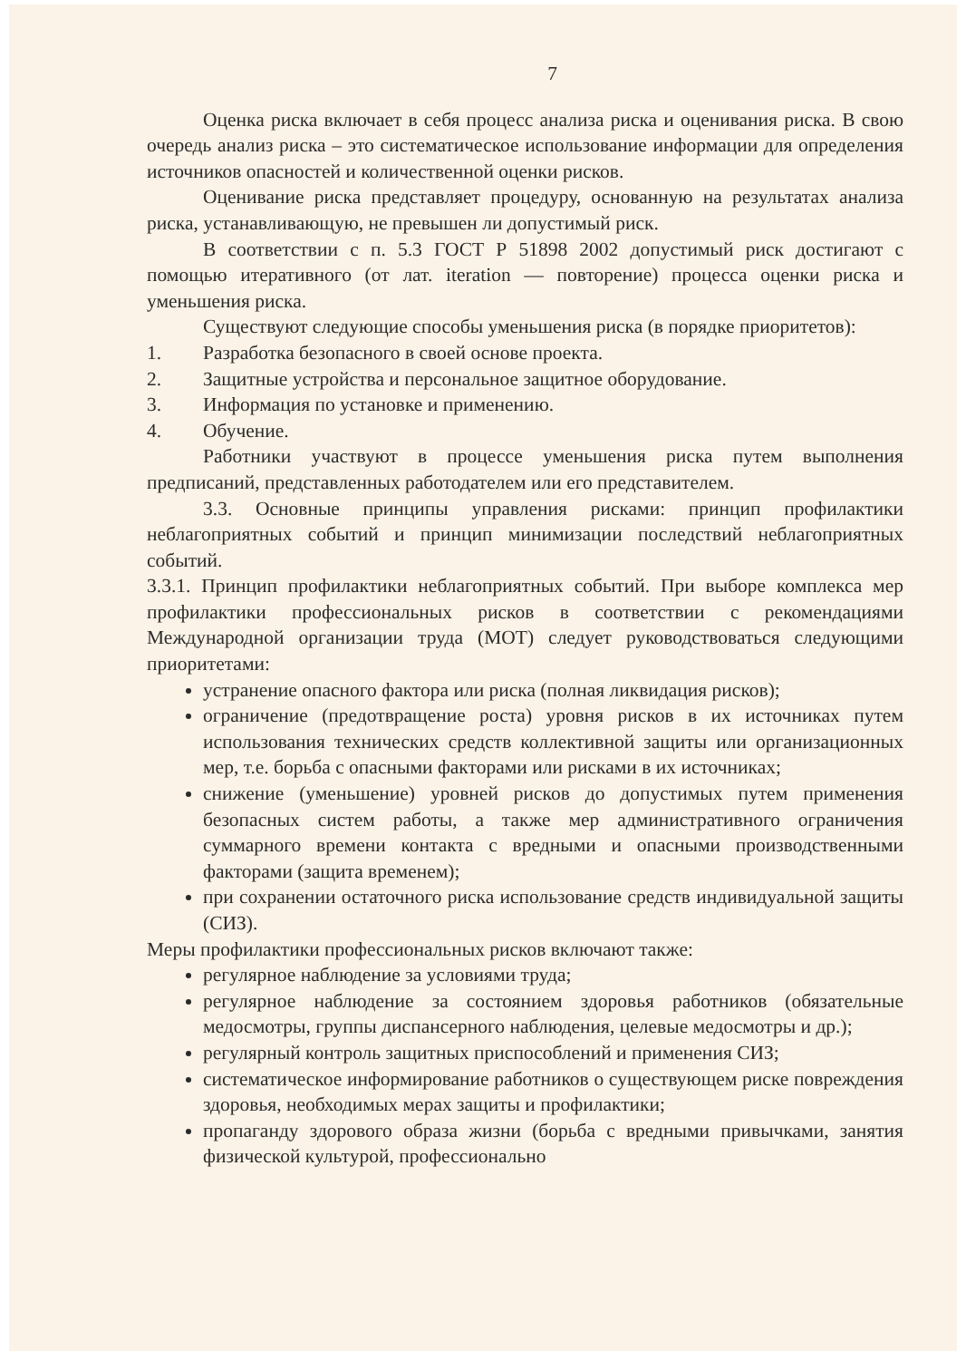7
Оценка риска включает в себя процесс анализа риска и оценивания риска. В свою очередь анализ риска – это систематическое использование информации для определения источников опасностей и количественной оценки рисков.
Оценивание риска представляет процедуру, основанную на результатах анализа риска, устанавливающую, не превышен ли допустимый риск.
В соответствии с п. 5.3 ГОСТ Р 51898 2002 допустимый риск достигают с помощью итеративного (от лат. iteration — повторение) процесса оценки риска и уменьшения риска.
Существуют следующие способы уменьшения риска (в порядке приоритетов):
1. Разработка безопасного в своей основе проекта.
2. Защитные устройства и персональное защитное оборудование.
3. Информация по установке и применению.
4. Обучение.
Работники участвуют в процессе уменьшения риска путем выполнения предписаний, представленных работодателем или его представителем.
3.3. Основные принципы управления рисками: принцип профилактики неблагоприятных событий и принцип минимизации последствий неблагоприятных событий.
3.3.1. Принцип профилактики неблагоприятных событий. При выборе комплекса мер профилактики профессиональных рисков в соответствии с рекомендациями Международной организации труда (МОТ) следует руководствоваться следующими приоритетами:
устранение опасного фактора или риска (полная ликвидация рисков);
ограничение (предотвращение роста) уровня рисков в их источниках путем использования технических средств коллективной защиты или организационных мер, т.е. борьба с опасными факторами или рисками в их источниках;
снижение (уменьшение) уровней рисков до допустимых путем применения безопасных систем работы, а также мер административного ограничения суммарного времени контакта с вредными и опасными производственными факторами (защита временем);
при сохранении остаточного риска использование средств индивидуальной защиты (СИЗ).
Меры профилактики профессиональных рисков включают также:
регулярное наблюдение за условиями труда;
регулярное наблюдение за состоянием здоровья работников (обязательные медосмотры, группы диспансерного наблюдения, целевые медосмотры и др.);
регулярный контроль защитных приспособлений и применения СИЗ;
систематическое информирование работников о существующем риске повреждения здоровья, необходимых мерах защиты и профилактики;
пропаганду здорового образа жизни (борьба с вредными привычками, занятия физической культурой, профессионально